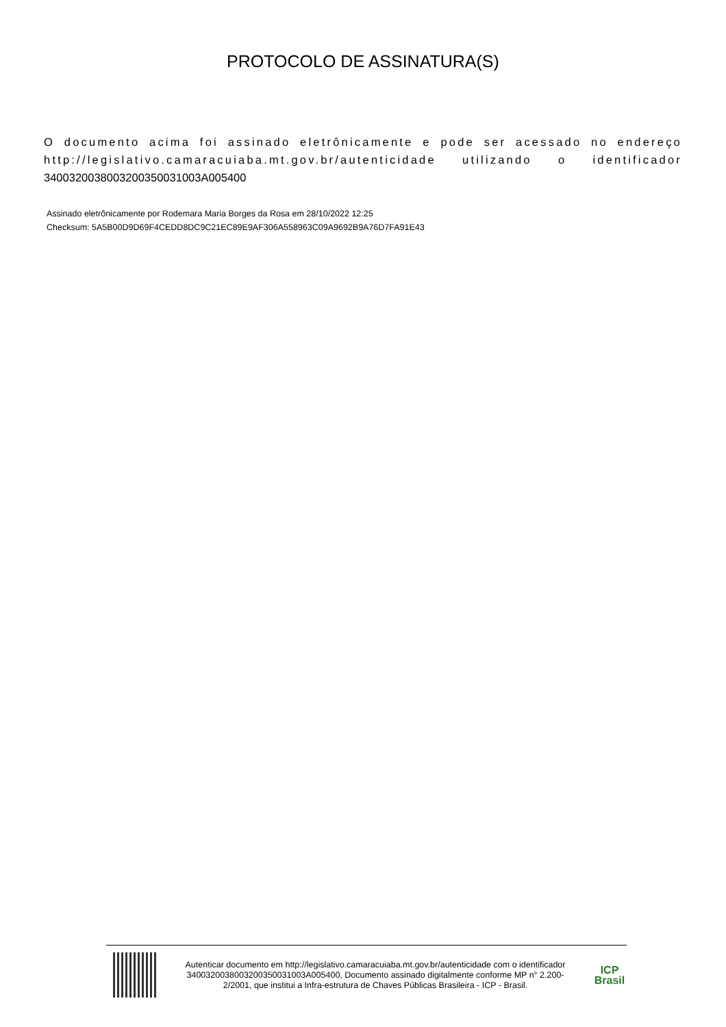PROTOCOLO DE ASSINATURA(S)
O documento acima foi assinado eletrônicamente e pode ser acessado no endereço http://legislativo.camaracuiaba.mt.gov.br/autenticidade utilizando o identificador 340032003800320035003100​3A005400
Assinado eletrônicamente por Rodemara Maria Borges da Rosa em 28/10/2022 12:25
Checksum: 5A5B00D9D69F4CEDD8DC9C21EC89E9AF306A558963C09A9692B9A76D7FA91E43
Autenticar documento em http://legislativo.camaracuiaba.mt.gov.br/autenticidade com o identificador 3400320038003200350031003A005400, Documento assinado digitalmente conforme MP n° 2.200-2/2001, que institui a Infra-estrutura de Chaves Públicas Brasileira - ICP - Brasil.
ICP
Brasil